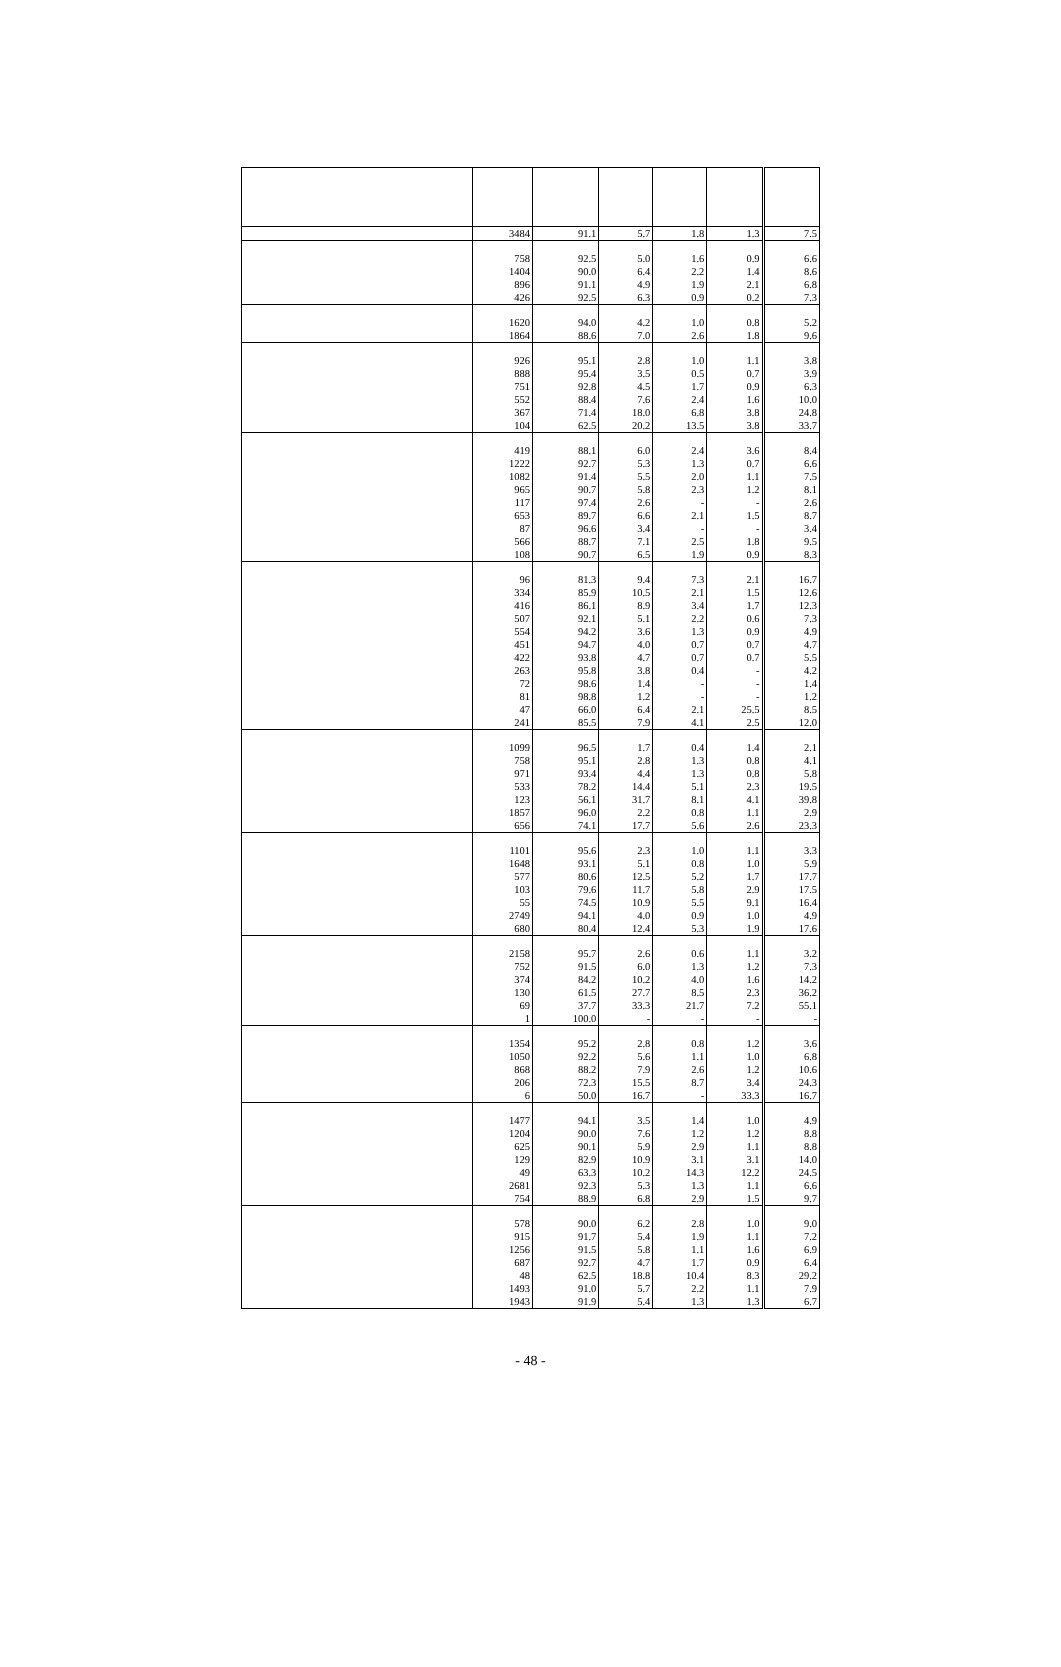| | 3484 | 91.1 | 5.7 | 1.8 | 1.3 | 7.5 |
| | 758 | 92.5 | 5.0 | 1.6 | 0.9 | 6.6 |
| | 1404 | 90.0 | 6.4 | 2.2 | 1.4 | 8.6 |
| | 896 | 91.1 | 4.9 | 1.9 | 2.1 | 6.8 |
| | 426 | 92.5 | 6.3 | 0.9 | 0.2 | 7.3 |
| | 1620 | 94.0 | 4.2 | 1.0 | 0.8 | 5.2 |
| | 1864 | 88.6 | 7.0 | 2.6 | 1.8 | 9.6 |
| | 926 | 95.1 | 2.8 | 1.0 | 1.1 | 3.8 |
| | 888 | 95.4 | 3.5 | 0.5 | 0.7 | 3.9 |
| | 751 | 92.8 | 4.5 | 1.7 | 0.9 | 6.3 |
| | 552 | 88.4 | 7.6 | 2.4 | 1.6 | 10.0 |
| | 367 | 71.4 | 18.0 | 6.8 | 3.8 | 24.8 |
| | 104 | 62.5 | 20.2 | 13.5 | 3.8 | 33.7 |
| | 419 | 88.1 | 6.0 | 2.4 | 3.6 | 8.4 |
| | 1222 | 92.7 | 5.3 | 1.3 | 0.7 | 6.6 |
| | 1082 | 91.4 | 5.5 | 2.0 | 1.1 | 7.5 |
| | 965 | 90.7 | 5.8 | 2.3 | 1.2 | 8.1 |
| | 117 | 97.4 | 2.6 | - | - | 2.6 |
| | 653 | 89.7 | 6.6 | 2.1 | 1.5 | 8.7 |
| | 87 | 96.6 | 3.4 | - | - | 3.4 |
| | 566 | 88.7 | 7.1 | 2.5 | 1.8 | 9.5 |
| | 108 | 90.7 | 6.5 | 1.9 | 0.9 | 8.3 |
| | 96 | 81.3 | 9.4 | 7.3 | 2.1 | 16.7 |
| | 334 | 85.9 | 10.5 | 2.1 | 1.5 | 12.6 |
| | 416 | 86.1 | 8.9 | 3.4 | 1.7 | 12.3 |
| | 507 | 92.1 | 5.1 | 2.2 | 0.6 | 7.3 |
| | 554 | 94.2 | 3.6 | 1.3 | 0.9 | 4.9 |
| | 451 | 94.7 | 4.0 | 0.7 | 0.7 | 4.7 |
| | 422 | 93.8 | 4.7 | 0.7 | 0.7 | 5.5 |
| | 263 | 95.8 | 3.8 | 0.4 | - | 4.2 |
| | 72 | 98.6 | 1.4 | - | - | 1.4 |
| | 81 | 98.8 | 1.2 | - | - | 1.2 |
| | 47 | 66.0 | 6.4 | 2.1 | 25.5 | 8.5 |
| | 241 | 85.5 | 7.9 | 4.1 | 2.5 | 12.0 |
| | 1099 | 96.5 | 1.7 | 0.4 | 1.4 | 2.1 |
| | 758 | 95.1 | 2.8 | 1.3 | 0.8 | 4.1 |
| | 971 | 93.4 | 4.4 | 1.3 | 0.8 | 5.8 |
| | 533 | 78.2 | 14.4 | 5.1 | 2.3 | 19.5 |
| | 123 | 56.1 | 31.7 | 8.1 | 4.1 | 39.8 |
| | 1857 | 96.0 | 2.2 | 0.8 | 1.1 | 2.9 |
| | 656 | 74.1 | 17.7 | 5.6 | 2.6 | 23.3 |
| | 1101 | 95.6 | 2.3 | 1.0 | 1.1 | 3.3 |
| | 1648 | 93.1 | 5.1 | 0.8 | 1.0 | 5.9 |
| | 577 | 80.6 | 12.5 | 5.2 | 1.7 | 17.7 |
| | 103 | 79.6 | 11.7 | 5.8 | 2.9 | 17.5 |
| | 55 | 74.5 | 10.9 | 5.5 | 9.1 | 16.4 |
| | 2749 | 94.1 | 4.0 | 0.9 | 1.0 | 4.9 |
| | 680 | 80.4 | 12.4 | 5.3 | 1.9 | 17.6 |
| | 2158 | 95.7 | 2.6 | 0.6 | 1.1 | 3.2 |
| | 752 | 91.5 | 6.0 | 1.3 | 1.2 | 7.3 |
| | 374 | 84.2 | 10.2 | 4.0 | 1.6 | 14.2 |
| | 130 | 61.5 | 27.7 | 8.5 | 2.3 | 36.2 |
| | 69 | 37.7 | 33.3 | 21.7 | 7.2 | 55.1 |
| | 1 | 100.0 | - | - | - | - |
| | 1354 | 95.2 | 2.8 | 0.8 | 1.2 | 3.6 |
| | 1050 | 92.2 | 5.6 | 1.1 | 1.0 | 6.8 |
| | 868 | 88.2 | 7.9 | 2.6 | 1.2 | 10.6 |
| | 206 | 72.3 | 15.5 | 8.7 | 3.4 | 24.3 |
| | 6 | 50.0 | 16.7 | - | 33.3 | 16.7 |
| | 1477 | 94.1 | 3.5 | 1.4 | 1.0 | 4.9 |
| | 1204 | 90.0 | 7.6 | 1.2 | 1.2 | 8.8 |
| | 625 | 90.1 | 5.9 | 2.9 | 1.1 | 8.8 |
| | 129 | 82.9 | 10.9 | 3.1 | 3.1 | 14.0 |
| | 49 | 63.3 | 10.2 | 14.3 | 12.2 | 24.5 |
| | 2681 | 92.3 | 5.3 | 1.3 | 1.1 | 6.6 |
| | 754 | 88.9 | 6.8 | 2.9 | 1.5 | 9.7 |
| | 578 | 90.0 | 6.2 | 2.8 | 1.0 | 9.0 |
| | 915 | 91.7 | 5.4 | 1.9 | 1.1 | 7.2 |
| | 1256 | 91.5 | 5.8 | 1.1 | 1.6 | 6.9 |
| | 687 | 92.7 | 4.7 | 1.7 | 0.9 | 6.4 |
| | 48 | 62.5 | 18.8 | 10.4 | 8.3 | 29.2 |
| | 1493 | 91.0 | 5.7 | 2.2 | 1.1 | 7.9 |
| | 1943 | 91.9 | 5.4 | 1.3 | 1.3 | 6.7 |
- 48 -